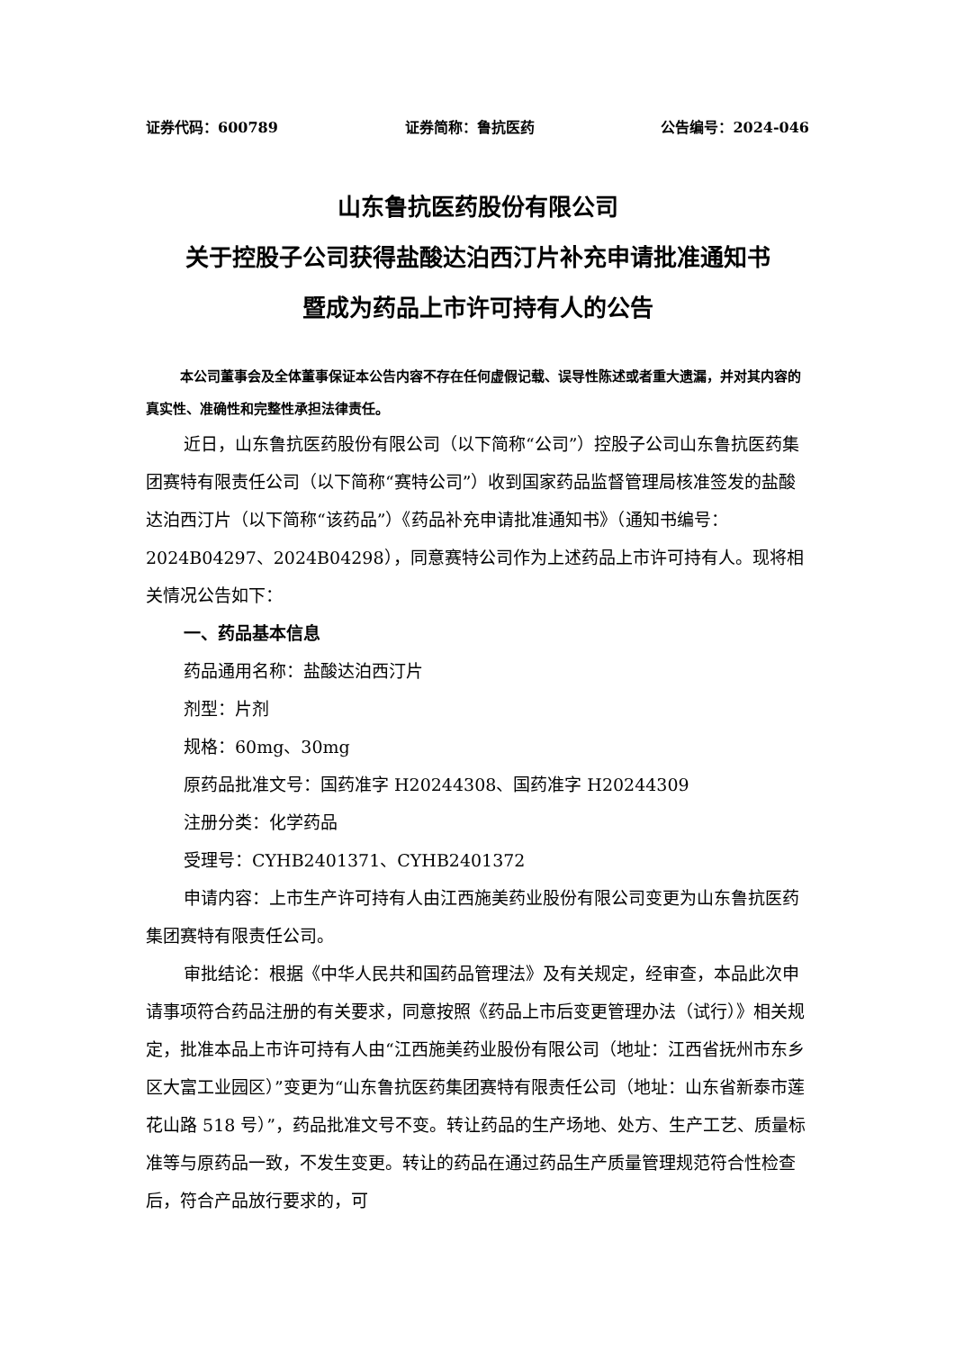证券代码：600789 证券简称：鲁抗医药 公告编号：2024-046
山东鲁抗医药股份有限公司
关于控股子公司获得盐酸达泊西汀片补充申请批准通知书
暨成为药品上市许可持有人的公告
本公司董事会及全体董事保证本公告内容不存在任何虚假记载、误导性陈述或者重大遗漏，并对其内容的真实性、准确性和完整性承担法律责任。
近日，山东鲁抗医药股份有限公司（以下简称“公司”）控股子公司山东鲁抗医药集团赛特有限责任公司（以下简称“赛特公司”）收到国家药品监督管理局核准签发的盐酸达泊西汀片（以下简称“该药品”）《药品补充申请批准通知书》（通知书编号：2024B04297、2024B04298），同意赛特公司作为上述药品上市许可持有人。现将相关情况公告如下：
一、药品基本信息
药品通用名称：盐酸达泊西汀片
剂型：片剂
规格：60mg、30mg
原药品批准文号：国药准字 H20244308、国药准字 H20244309
注册分类：化学药品
受理号：CYHB2401371、CYHB2401372
申请内容：上市生产许可持有人由江西施美药业股份有限公司变更为山东鲁抗医药集团赛特有限责任公司。
审批结论：根据《中华人民共和国药品管理法》及有关规定，经审查，本品此次申请事项符合药品注册的有关要求，同意按照《药品上市后变更管理办法（试行）》相关规定，批准本品上市许可持有人由“江西施美药业股份有限公司（地址：江西省抚州市东乡区大富工业园区）”变更为“山东鲁抗医药集团赛特有限责任公司（地址：山东省新泰市莲花山路 518 号）”，药品批准文号不变。转让药品的生产场地、处方、生产工艺、质量标准等与原药品一致，不发生变更。转让的药品在通过药品生产质量管理规范符合性检查后，符合产品放行要求的，可